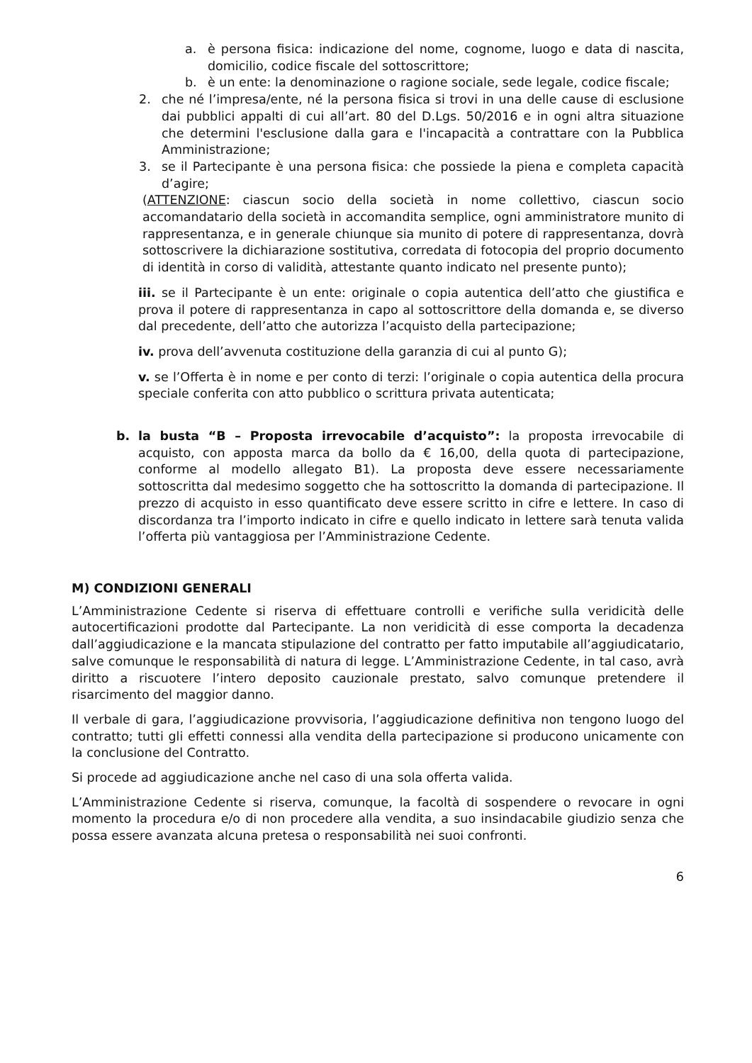a. è persona fisica: indicazione del nome, cognome, luogo e data di nascita, domicilio, codice fiscale del sottoscrittore;
b. è un ente: la denominazione o ragione sociale, sede legale, codice fiscale;
2. che né l’impresa/ente, né la persona fisica si trovi in una delle cause di esclusione dai pubblici appalti di cui all’art. 80 del D.Lgs. 50/2016 e in ogni altra situazione che determini l'esclusione dalla gara e l'incapacità a contrattare con la Pubblica Amministrazione;
3. se il Partecipante è una persona fisica: che possiede la piena e completa capacità d’agire;
(ATTENZIONE: ciascun socio della società in nome collettivo, ciascun socio accomandatario della società in accomandita semplice, ogni amministratore munito di rappresentanza, e in generale chiunque sia munito di potere di rappresentanza, dovrà sottoscrivere la dichiarazione sostitutiva, corredata di fotocopia del proprio documento di identità in corso di validità, attestante quanto indicato nel presente punto);
iii. se il Partecipante è un ente: originale o copia autentica dell’atto che giustifica e prova il potere di rappresentanza in capo al sottoscrittore della domanda e, se diverso dal precedente, dell’atto che autorizza l’acquisto della partecipazione;
iv. prova dell’avvenuta costituzione della garanzia di cui al punto G);
v. se l’Offerta è in nome e per conto di terzi: l’originale o copia autentica della procura speciale conferita con atto pubblico o scrittura privata autenticata;
b. la busta “B – Proposta irrevocabile d’acquisto”: la proposta irrevocabile di acquisto, con apposta marca da bollo da € 16,00, della quota di partecipazione, conforme al modello allegato B1). La proposta deve essere necessariamente sottoscritta dal medesimo soggetto che ha sottoscritto la domanda di partecipazione. Il prezzo di acquisto in esso quantificato deve essere scritto in cifre e lettere. In caso di discordanza tra l’importo indicato in cifre e quello indicato in lettere sarà tenuta valida l’offerta più vantaggiosa per l’Amministrazione Cedente.
M) CONDIZIONI GENERALI
L’Amministrazione Cedente si riserva di effettuare controlli e verifiche sulla veridicità delle autocertificazioni prodotte dal Partecipante. La non veridicità di esse comporta la decadenza dall’aggiudicazione e la mancata stipulazione del contratto per fatto imputabile all’aggiudicatario, salve comunque le responsabilità di natura di legge. L’Amministrazione Cedente, in tal caso, avrà diritto a riscuotere l’intero deposito cauzionale prestato, salvo comunque pretendere il risarcimento del maggior danno.
Il verbale di gara, l’aggiudicazione provvisoria, l’aggiudicazione definitiva non tengono luogo del contratto; tutti gli effetti connessi alla vendita della partecipazione si producono unicamente con la conclusione del Contratto.
Si procede ad aggiudicazione anche nel caso di una sola offerta valida.
L’Amministrazione Cedente si riserva, comunque, la facoltà di sospendere o revocare in ogni momento la procedura e/o di non procedere alla vendita, a suo insindacabile giudizio senza che possa essere avanzata alcuna pretesa o responsabilità nei suoi confronti.
6